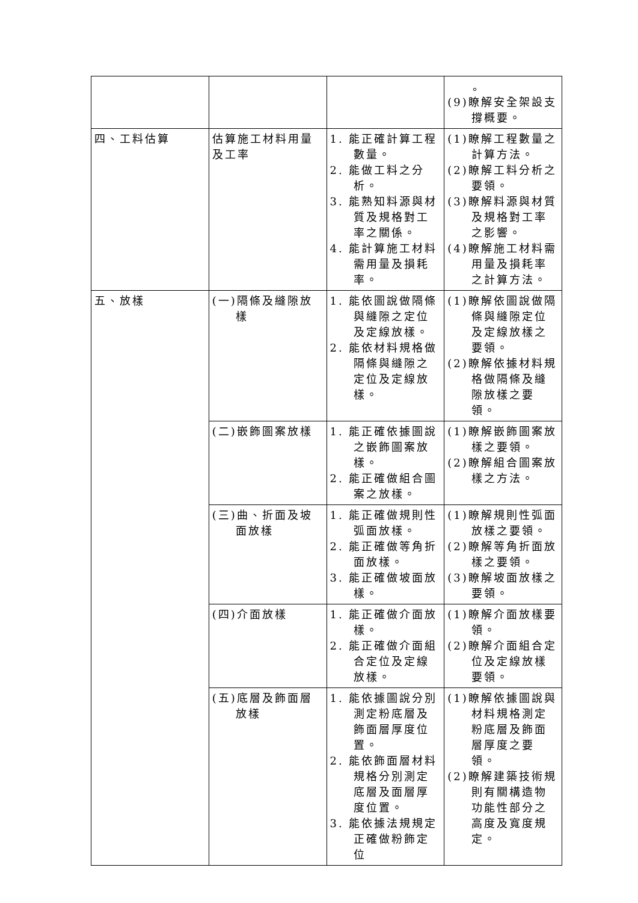| | | | 。 (9)瞭解安全架設支撐概要。 |
| 四、工料估算 | 估算施工材料用量及工率 | 1. 能正確計算工程數量。 2. 能做工料之分析。 3. 能熟知料源與材質及規格對工率之關係。 4. 能計算施工材料需用量及損耗率。 | (1)瞭解工程數量之計算方法。 (2)瞭解工料分析之要領。 (3)瞭解料源與材質及規格對工率之影響。 (4)瞭解施工材料需用量及損耗率之計算方法。 |
| 五、放樣 | (一)隔條及縫隙放樣 | 1. 能依圖說做隔條與縫隙之定位及定線放樣。 2. 能依材料規格做隔條與縫隙之定位及定線放樣。 | (1)瞭解依圖說做隔條與縫隙定位及定線放樣之要領。 (2)瞭解依據材料規格做隔條及縫隙放樣之要領。 |
| | (二)嵌飾圖案放樣 | 1. 能正確依據圖說之嵌飾圖案放樣。 2. 能正確做組合圖案之放樣。 | (1)瞭解嵌飾圖案放樣之要領。 (2)瞭解組合圖案放樣之方法。 |
| | (三)曲、折面及坡面放樣 | 1. 能正確做規則性弧面放樣。 2. 能正確做等角折面放樣。 3. 能正確做坡面放樣。 | (1)瞭解規則性弧面放樣之要領。 (2)瞭解等角折面放樣之要領。 (3)瞭解坡面放樣之要領。 |
| | (四)介面放樣 | 1. 能正確做介面放樣。 2. 能正確做介面組合定位及定線放樣。 | (1)瞭解介面放樣要領。 (2)瞭解介面組合定位及定線放樣要領。 |
| | (五)底層及飾面層放樣 | 1. 能依據圖說分別測定粉底層及飾面層厚度位置。 2. 能依飾面層材料規格分別測定底層及面層厚度位置。 3. 能依據法規規定正確做粉飾定位 | (1)瞭解依據圖說與材料規格測定粉底層及飾面層厚度之要領。 (2)瞭解建築技術規則有關構造物功能性部分之高度及寬度規定。 |